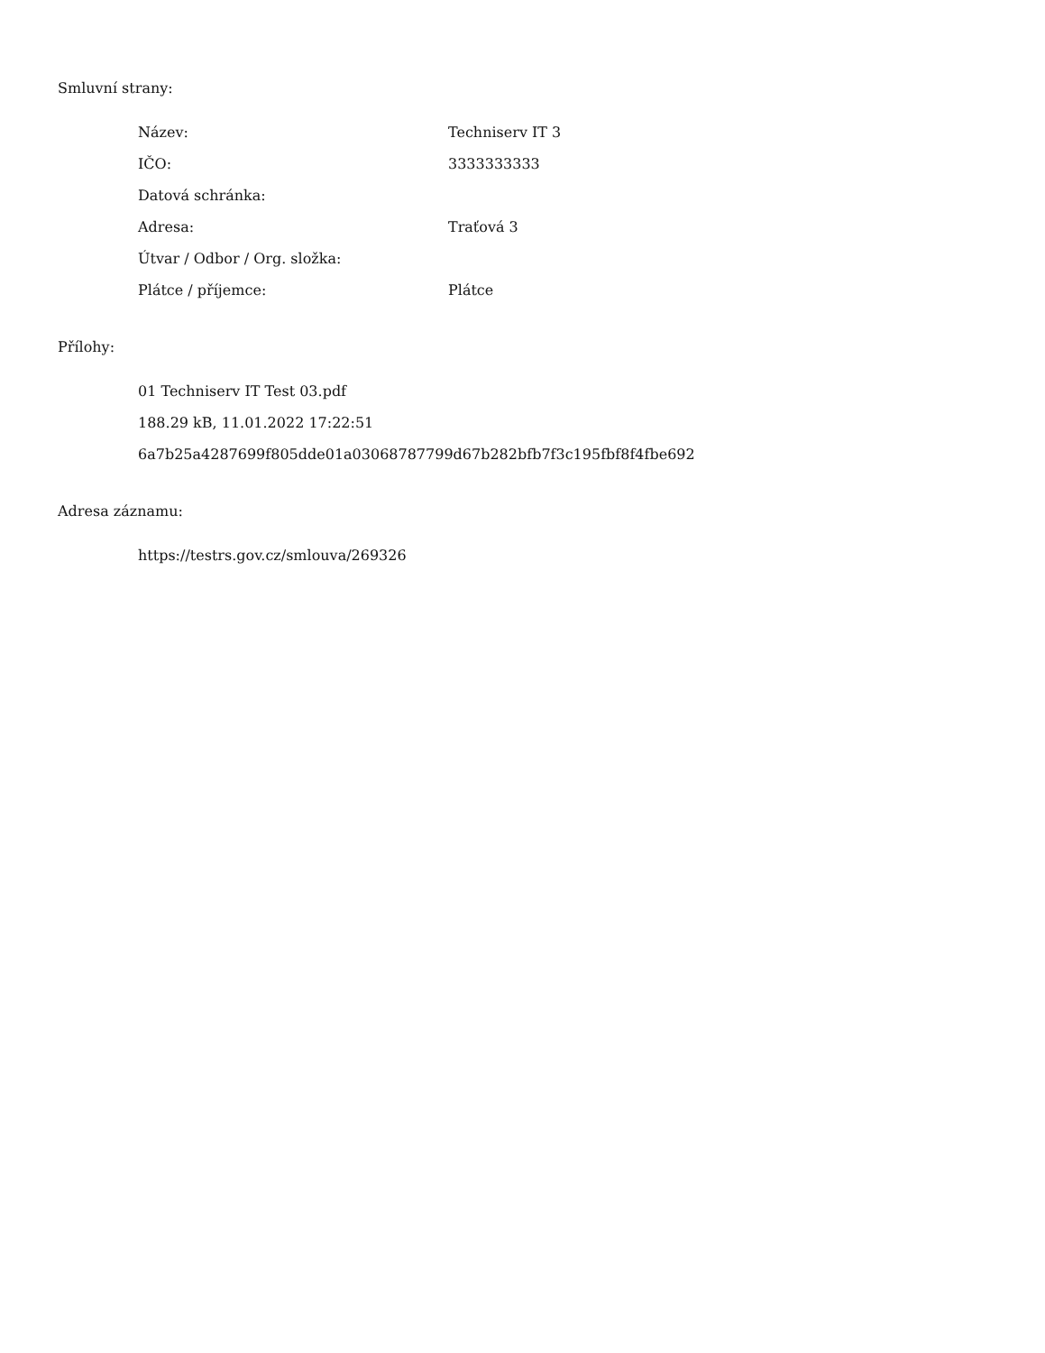Smluvní strany:
| Název: | Techniserv IT 3 |
| IČO: | 3333333333 |
| Datová schránka: | |
| Adresa: | Traťová 3 |
| Útvar / Odbor / Org. složka: | |
| Plátce / příjemce: | Plátce |
Přílohy:
01 Techniserv IT Test 03.pdf
188.29 kB, 11.01.2022 17:22:51
6a7b25a4287699f805dde01a03068787799d67b282bfb7f3c195fbf8f4fbe692
Adresa záznamu:
https://testrs.gov.cz/smlouva/269326